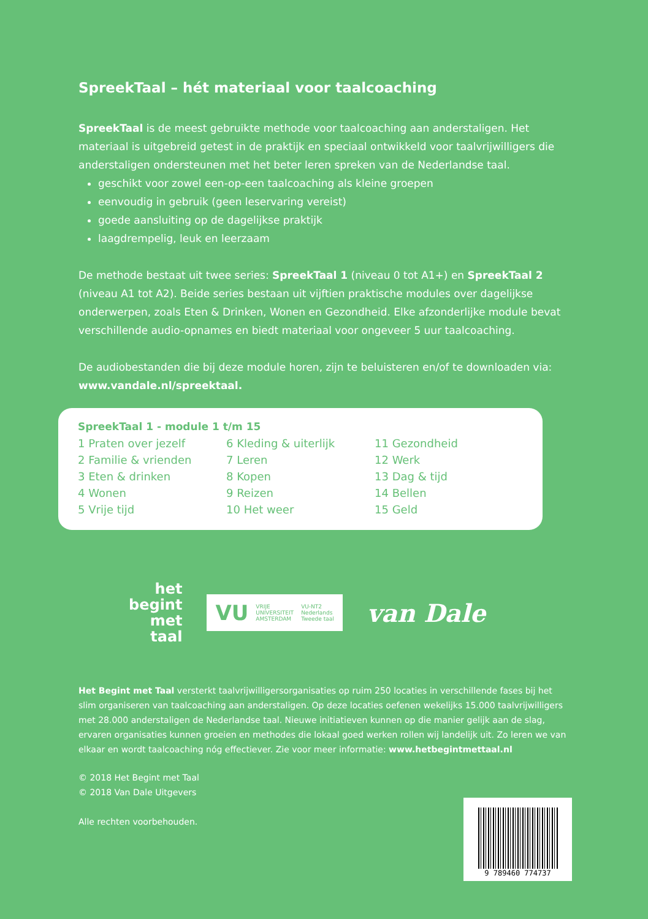SpreekTaal – hét materiaal voor taalcoaching
SpreekTaal is de meest gebruikte methode voor taalcoaching aan anderstaligen. Het materiaal is uitgebreid getest in de praktijk en speciaal ontwikkeld voor taalvrijwilligers die anderstaligen ondersteunen met het beter leren spreken van de Nederlandse taal.
geschikt voor zowel een-op-een taalcoaching als kleine groepen
eenvoudig in gebruik (geen leservaring vereist)
goede aansluiting op de dagelijkse praktijk
laagdrempelig, leuk en leerzaam
De methode bestaat uit twee series: SpreekTaal 1 (niveau 0 tot A1+) en SpreekTaal 2 (niveau A1 tot A2). Beide series bestaan uit vijftien praktische modules over dagelijkse onderwerpen, zoals Eten & Drinken, Wonen en Gezondheid. Elke afzonderlijke module bevat verschillende audio-opnames en biedt materiaal voor ongeveer 5 uur taalcoaching.
De audiobestanden die bij deze module horen, zijn te beluisteren en/of te downloaden via: www.vandale.nl/spreektaal.
SpreekTaal 1 - module 1 t/m 15
| 1 Praten over jezelf | 6 Kleding & uiterlijk | 11 Gezondheid |
| 2 Familie & vrienden | 7 Leren | 12 Werk |
| 3 Eten & drinken | 8 Kopen | 13 Dag & tijd |
| 4 Wonen | 9 Reizen | 14 Bellen |
| 5 Vrije tijd | 10 Het weer | 15 Geld |
het
begint
met
taal
VU VRIJE
UNIVERSITEIT
AMSTERDAM VU-NT2
Nederlands
Tweede taal
van Dale
Het Begint met Taal versterkt taalvrijwilligersorganisaties op ruim 250 locaties in verschillende fases bij het slim organiseren van taalcoaching aan anderstaligen. Op deze locaties oefenen wekelijks 15.000 taalvrijwilligers met 28.000 anderstaligen de Nederlandse taal. Nieuwe initiatieven kunnen op die manier gelijk aan de slag, ervaren organisaties kunnen groeien en methodes die lokaal goed werken rollen wij landelijk uit. Zo leren we van elkaar en wordt taalcoaching nóg effectiever. Zie voor meer informatie: www.hetbegintmettaal.nl
© 2018 Het Begint met Taal
© 2018 Van Dale Uitgevers
Alle rechten voorbehouden.
9 789460 774737